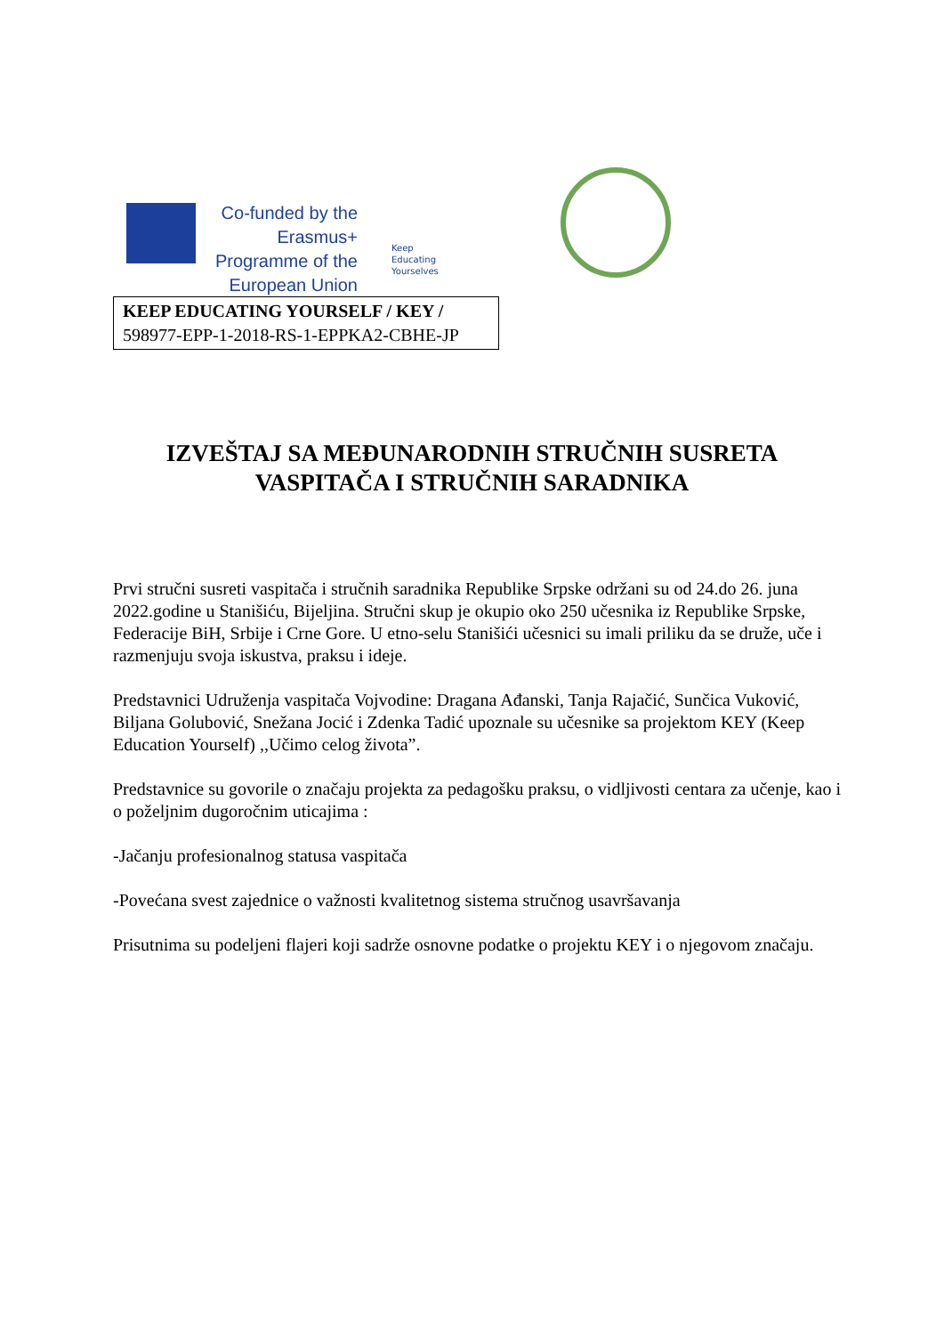Co-funded by the Erasmus+ Programme of the European Union
Keep
Educating
Yourselves
KEEP EDUCATING YOURSELF / KEY /
598977-EPP-1-2018-RS-1-EPPKA2-CBHE-JP
IZVEŠTAJ SA MEĐUNARODNIH STRUČNIH SUSRETA
VASPITAČA I STRUČNIH SARADNIKA
Prvi stručni susreti vaspitača i stručnih saradnika Republike Srpske održani su od 24.do 26. juna 2022.godine u Stanišiću, Bijeljina. Stručni skup je okupio oko 250 učesnika iz Republike Srpske, Federacije BiH, Srbije i Crne Gore. U etno-selu Stanišići učesnici su imali priliku da se druže, uče i razmenjuju svoja iskustva, praksu i ideje.
Predstavnici Udruženja vaspitača Vojvodine: Dragana Ađanski, Tanja Rajačić, Sunčica Vuković, Biljana Golubović, Snežana Jocić i Zdenka Tadić upoznale su učesnike sa projektom KEY (Keep Education Yourself) ,,Učimo celog života”.
Predstavnice su govorile o značaju projekta za pedagošku praksu, o vidljivosti centara za učenje, kao i o poželjnim dugoročnim uticajima :
-Jačanju profesionalnog statusa vaspitača
-Povećana svest zajednice o važnosti kvalitetnog sistema stručnog usavršavanja
Prisutnima su podeljeni flajeri koji sadrže osnovne podatke o projektu KEY i o njegovom značaju.